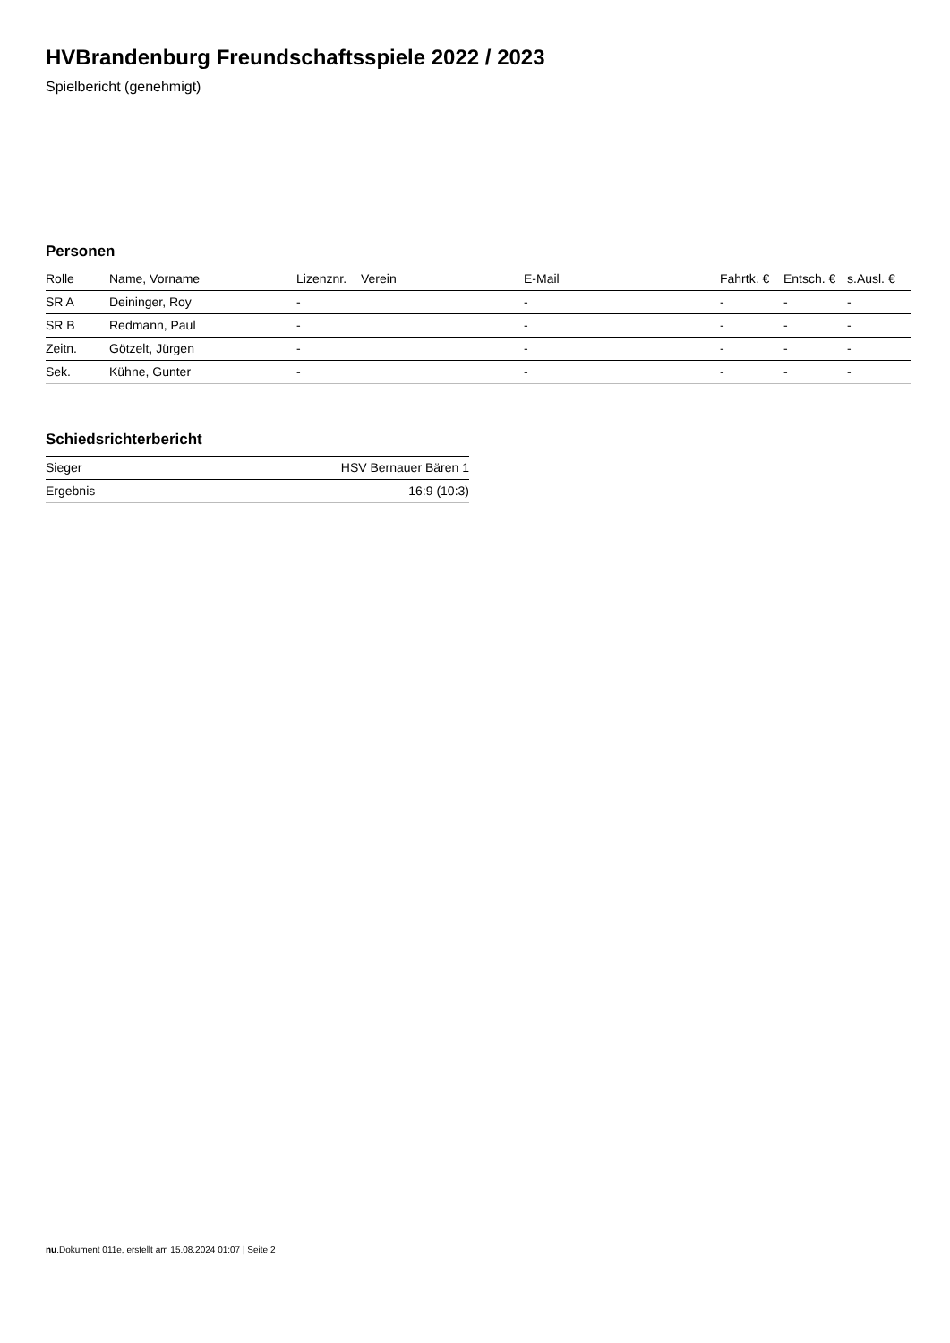HVBrandenburg Freundschaftsspiele 2022 / 2023
Spielbericht (genehmigt)
Personen
| Rolle | Name, Vorname | Lizenznr. | Verein | E-Mail | Fahrtk. € | Entsch. € | s.Ausl. € |
| --- | --- | --- | --- | --- | --- | --- | --- |
| SR A | Deininger, Roy | - | | - | - | - | - |
| SR B | Redmann, Paul | - | | - | - | - | - |
| Zeitn. | Götzelt, Jürgen | - | | - | - | - | - |
| Sek. | Kühne, Gunter | - | | - | - | - | - |
Schiedsrichterbericht
| Sieger | HSV Bernauer Bären 1 |
| Ergebnis | 16:9 (10:3) |
nu.Dokument 011e, erstellt am 15.08.2024 01:07 | Seite 2